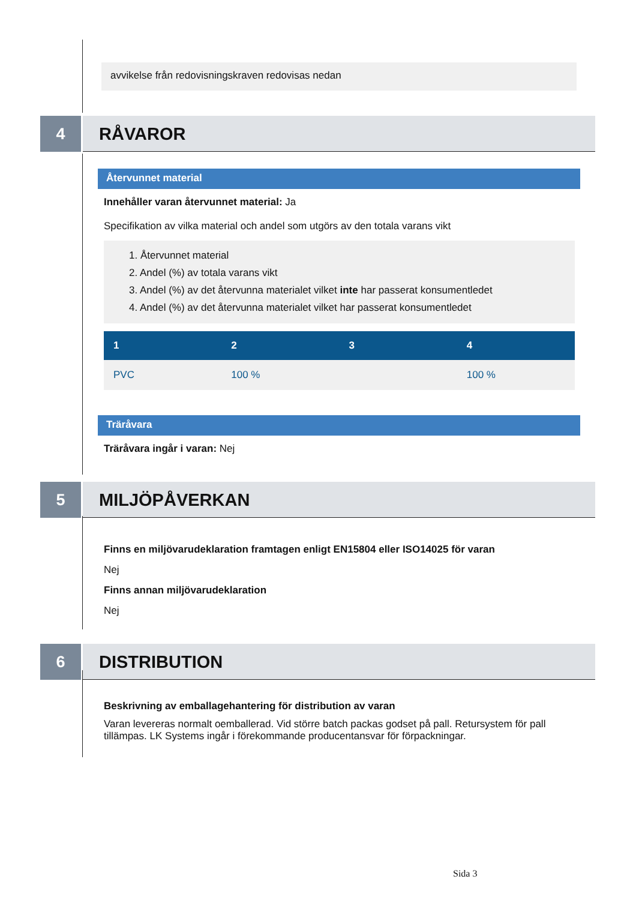avvikelse från redovisningskraven redovisas nedan
4
RÅVAROR
Återvunnet material
Innehåller varan återvunnet material: Ja
Specifikation av vilka material och andel som utgörs av den totala varans vikt
1. Återvunnet material
2. Andel (%) av totala varans vikt
3. Andel (%) av det återvunna materialet vilket inte har passerat konsumentledet
4. Andel (%) av det återvunna materialet vilket har passerat konsumentledet
| 1 | 2 | 3 | 4 |
| --- | --- | --- | --- |
| PVC | 100 % | | 100 % |
Träråvara
Träråvara ingår i varan: Nej
5
MILJÖPÅVERKAN
Finns en miljövarudeklaration framtagen enligt EN15804 eller ISO14025 för varan
Nej
Finns annan miljövarudeklaration
Nej
6
DISTRIBUTION
Beskrivning av emballagehantering för distribution av varan
Varan levereras normalt oemballerad. Vid större batch packas godset på pall. Retursystem för pall tillämpas. LK Systems ingår i förekommande producentansvar för förpackningar.
Sida 3